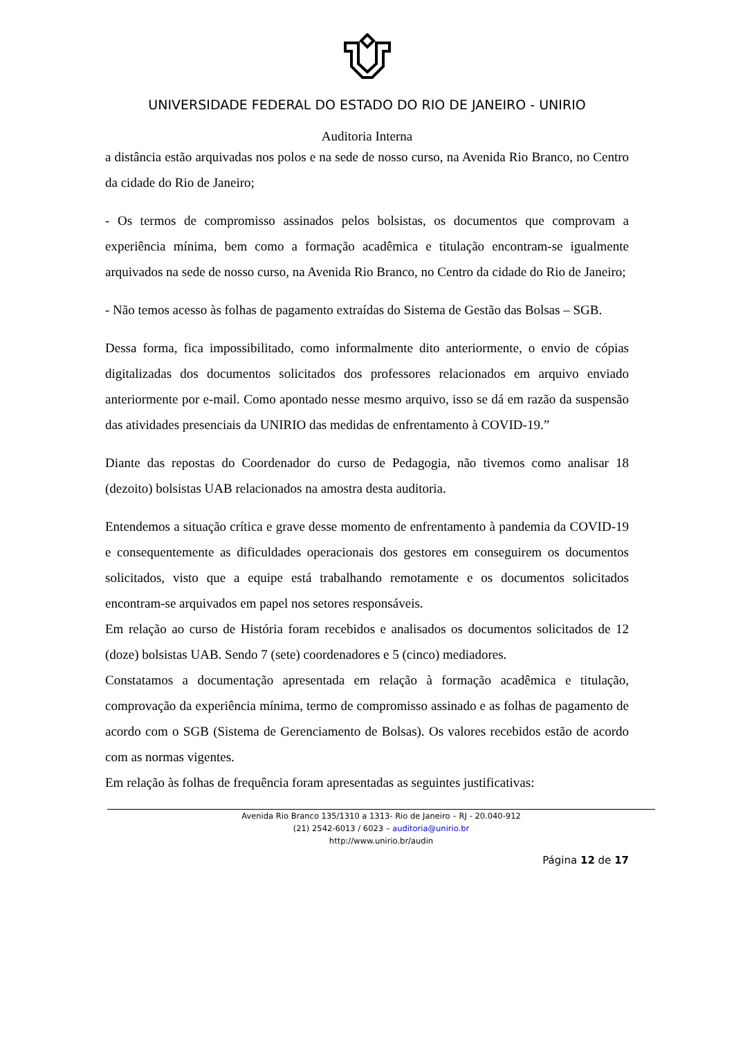UNIVERSIDADE FEDERAL DO ESTADO DO RIO DE JANEIRO - UNIRIO
Auditoria Interna
a distância estão arquivadas nos polos e na sede de nosso curso, na Avenida Rio Branco, no Centro da cidade do Rio de Janeiro;
- Os termos de compromisso assinados pelos bolsistas, os documentos que comprovam a experiência mínima, bem como a formação acadêmica e titulação encontram-se igualmente arquivados na sede de nosso curso, na Avenida Rio Branco, no Centro da cidade do Rio de Janeiro;
- Não temos acesso às folhas de pagamento extraídas do Sistema de Gestão das Bolsas – SGB.
Dessa forma, fica impossibilitado, como informalmente dito anteriormente, o envio de cópias digitalizadas dos documentos solicitados dos professores relacionados em arquivo enviado anteriormente por e-mail. Como apontado nesse mesmo arquivo, isso se dá em razão da suspensão das atividades presenciais da UNIRIO das medidas de enfrentamento à COVID-19.”
Diante das repostas do Coordenador do curso de Pedagogia, não tivemos como analisar 18 (dezoito) bolsistas UAB relacionados na amostra desta auditoria.
Entendemos a situação crítica e grave desse momento de enfrentamento à pandemia da COVID-19 e consequentemente as dificuldades operacionais dos gestores em conseguirem os documentos solicitados, visto que a equipe está trabalhando remotamente e os documentos solicitados encontram-se arquivados em papel nos setores responsáveis.
Em relação ao curso de História foram recebidos e analisados os documentos solicitados de 12 (doze) bolsistas UAB. Sendo 7 (sete) coordenadores e 5 (cinco) mediadores.
Constatamos a documentação apresentada em relação à formação acadêmica e titulação, comprovação da experiência mínima, termo de compromisso assinado e as folhas de pagamento de acordo com o SGB (Sistema de Gerenciamento de Bolsas). Os valores recebidos estão de acordo com as normas vigentes.
Em relação às folhas de frequência foram apresentadas as seguintes justificativas:
Avenida Rio Branco 135/1310 a 1313- Rio de Janeiro – RJ - 20.040-912
(21) 2542-6013 / 6023 – auditoria@unirio.br
http://www.unirio.br/audin
Página 12 de 17